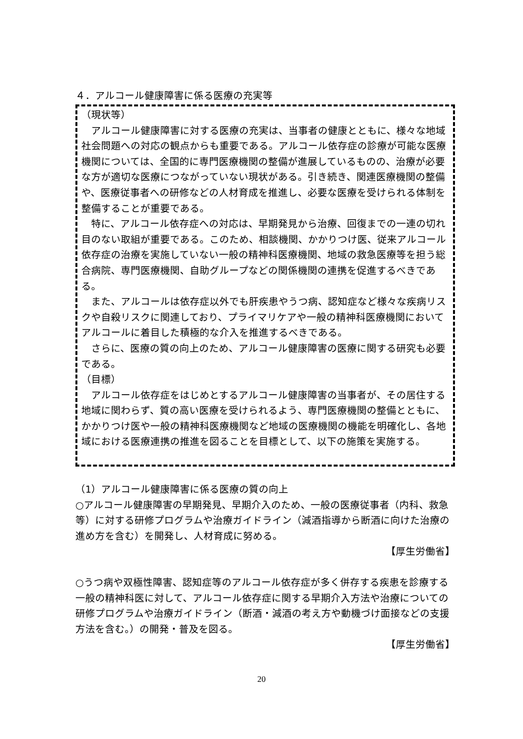４．アルコール健康障害に係る医療の充実等
（現状等）
　アルコール健康障害に対する医療の充実は、当事者の健康とともに、様々な地域社会問題への対応の観点からも重要である。アルコール依存症の診療が可能な医療機関については、全国的に専門医療機関の整備が進展しているものの、治療が必要な方が適切な医療につながっていない現状がある。引き続き、関連医療機関の整備や、医療従事者への研修などの人材育成を推進し、必要な医療を受けられる体制を整備することが重要である。
　特に、アルコール依存症への対応は、早期発見から治療、回復までの一連の切れ目のない取組が重要である。このため、相談機関、かかりつけ医、従来アルコール依存症の治療を実施していない一般の精神科医療機関、地域の救急医療等を担う総合病院、専門医療機関、自助グループなどの関係機関の連携を促進するべきである。
　また、アルコールは依存症以外でも肝疾患やうつ病、認知症など様々な疾病リスクや自殺リスクに関連しており、プライマリケアや一般の精神科医療機関においてアルコールに着目した積極的な介入を推進するべきである。
　さらに、医療の質の向上のため、アルコール健康障害の医療に関する研究も必要である。
（目標）
　アルコール依存症をはじめとするアルコール健康障害の当事者が、その居住する地域に関わらず、質の高い医療を受けられるよう、専門医療機関の整備とともに、かかりつけ医や一般の精神科医療機関など地域の医療機関の機能を明確化し、各地域における医療連携の推進を図ることを目標として、以下の施策を実施する。
（1）アルコール健康障害に係る医療の質の向上
○アルコール健康障害の早期発見、早期介入のため、一般の医療従事者（内科、救急等）に対する研修プログラムや治療ガイドライン（減酒指導から断酒に向けた治療の進め方を含む）を開発し、人材育成に努める。
【厚生労働省】
○うつ病や双極性障害、認知症等のアルコール依存症が多く併存する疾患を診療する一般の精神科医に対して、アルコール依存症に関する早期介入方法や治療についての研修プログラムや治療ガイドライン（断酒・減酒の考え方や動機づけ面接などの支援方法を含む。）の開発・普及を図る。
【厚生労働省】
20